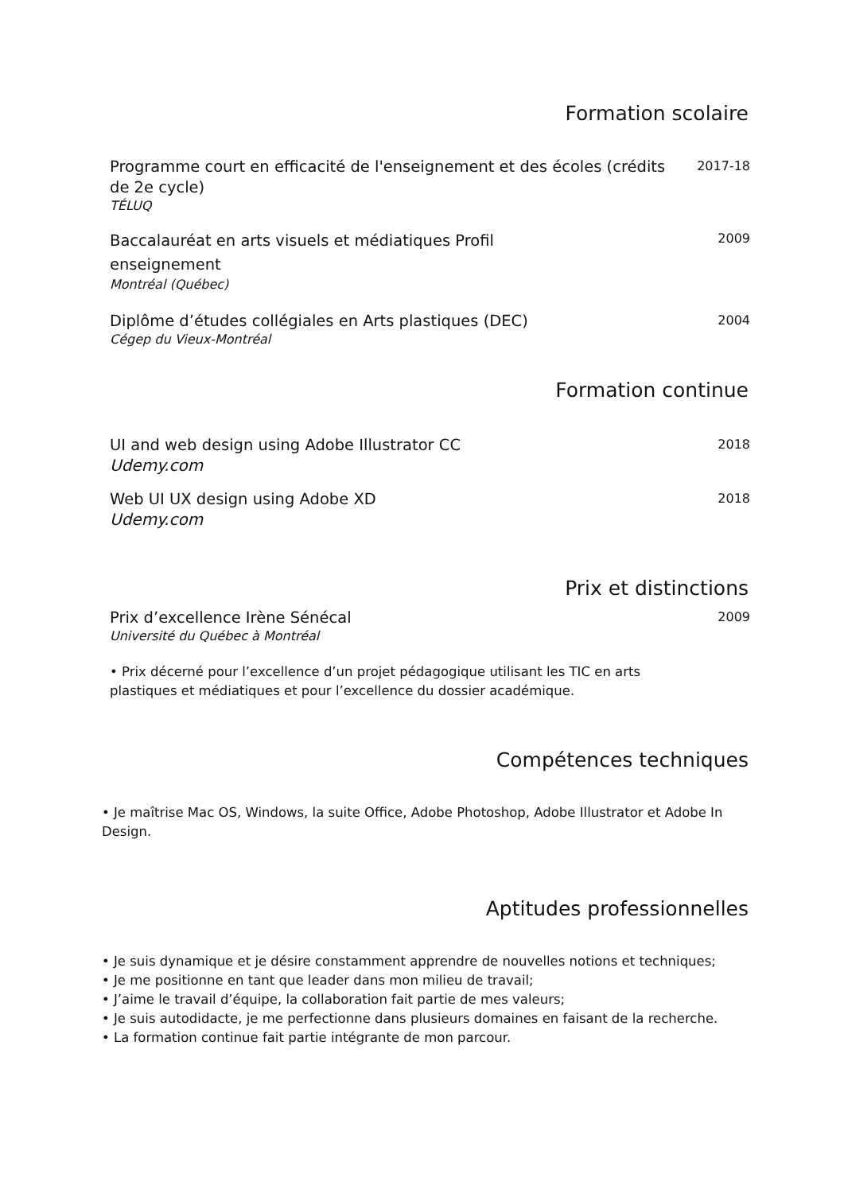Formation scolaire
Programme court en efficacité de l'enseignement et des écoles (crédits de 2e cycle)
TÉLUQ
2017-18
Baccalauréat en arts visuels et médiatiques Profil enseignement
Montréal (Québec)
2009
Diplôme d’études collégiales en Arts plastiques (DEC)
Cégep du Vieux-Montréal
2004
Formation continue
UI and web design using Adobe Illustrator CC
Udemy.com
2018
Web UI UX design using Adobe XD
Udemy.com
2018
Prix et distinctions
Prix d’excellence Irène Sénécal
Université du Québec à Montréal
2009
• Prix décerné pour l’excellence d’un projet pédagogique utilisant les TIC en arts plastiques et médiatiques et pour l’excellence du dossier académique.
Compétences techniques
• Je maîtrise Mac OS, Windows, la suite Office, Adobe Photoshop, Adobe Illustrator et Adobe In Design.
Aptitudes professionnelles
• Je suis dynamique et je désire constamment apprendre de nouvelles notions et techniques;
• Je me positionne en tant que leader dans mon milieu de travail;
• J’aime le travail d’équipe, la collaboration fait partie de mes valeurs;
• Je suis autodidacte, je me perfectionne dans plusieurs domaines en faisant de la recherche.
• La formation continue fait partie intégrante de mon parcour.